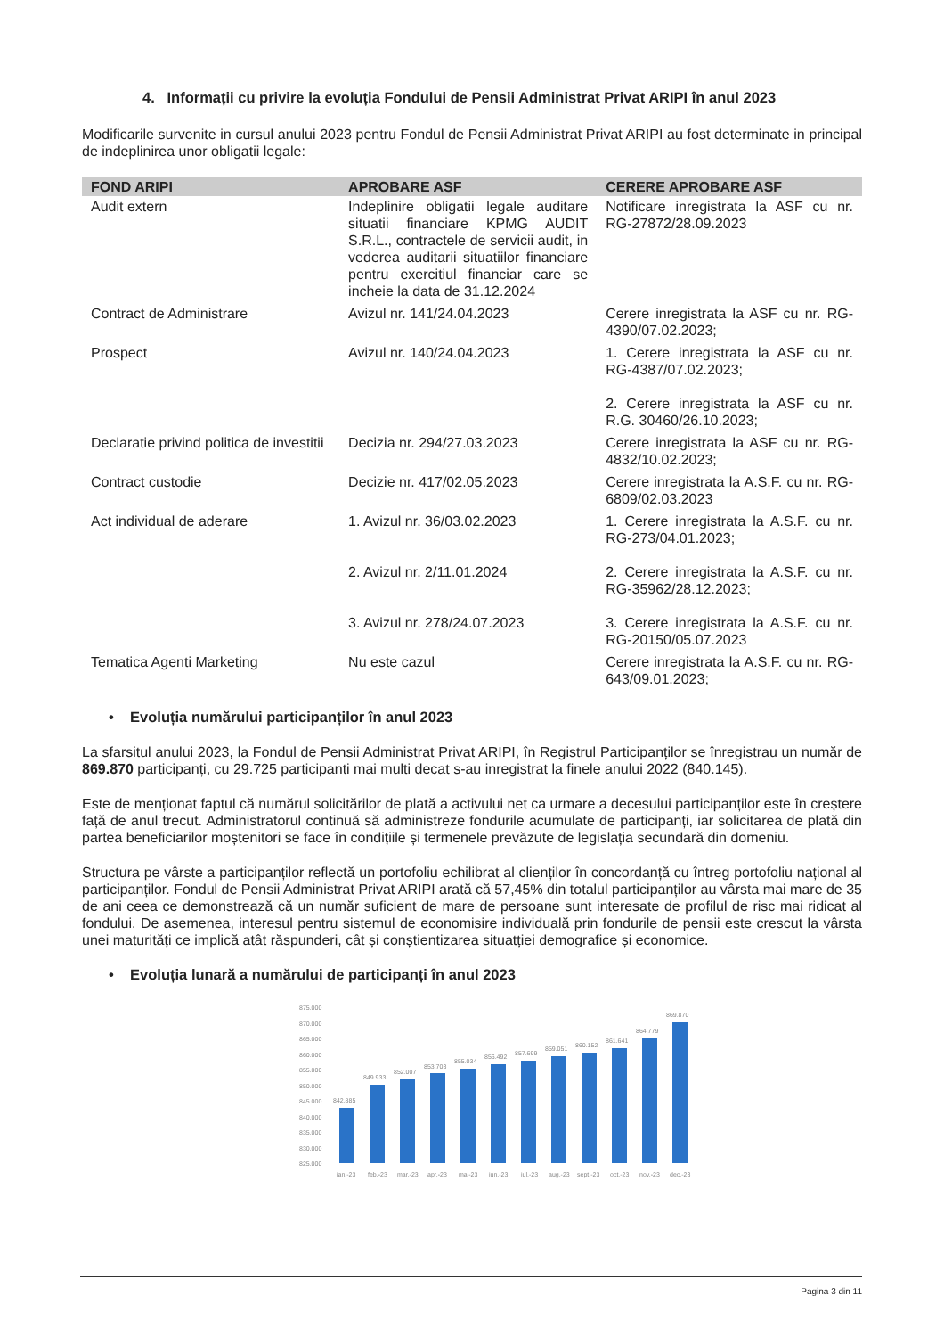4. Informații cu privire la evoluția Fondului de Pensii Administrat Privat ARIPI în anul 2023
Modificarile survenite in cursul anului 2023 pentru Fondul de Pensii Administrat Privat ARIPI au fost determinate in principal de indeplinirea unor obligatii legale:
| FOND ARIPI | APROBARE ASF | CERERE APROBARE ASF |
| --- | --- | --- |
| Audit extern | Indeplinire obligatii legale auditare situatii financiare KPMG AUDIT S.R.L., contractele de servicii audit, in vederea auditarii situatiilor financiare pentru exercitiul financiar care se incheie la data de 31.12.2024 | Notificare inregistrata la ASF cu nr. RG-27872/28.09.2023 |
| Contract de Administrare | Avizul nr. 141/24.04.2023 | Cerere inregistrata la ASF cu nr. RG-4390/07.02.2023; |
| Prospect | Avizul nr. 140/24.04.2023 | 1. Cerere inregistrata la ASF cu nr. RG-4387/07.02.2023; 2. Cerere inregistrata la ASF cu nr. R.G. 30460/26.10.2023; |
| Declaratie privind politica de investitii | Decizia nr. 294/27.03.2023 | Cerere inregistrata la ASF cu nr. RG-4832/10.02.2023; |
| Contract custodie | Decizie nr. 417/02.05.2023 | Cerere inregistrata la A.S.F. cu nr. RG-6809/02.03.2023 |
| Act individual de aderare | 1. Avizul nr. 36/03.02.2023 2. Avizul nr. 2/11.01.2024 3. Avizul nr. 278/24.07.2023 | 1. Cerere inregistrata la A.S.F. cu nr. RG-273/04.01.2023; 2. Cerere inregistrata la A.S.F. cu nr. RG-35962/28.12.2023; 3. Cerere inregistrata la A.S.F. cu nr. RG-20150/05.07.2023 |
| Tematica Agenti Marketing | Nu este cazul | Cerere inregistrata la A.S.F. cu nr. RG-643/09.01.2023; |
• Evoluția numărului participanților în anul 2023
La sfarsitul anului 2023, la Fondul de Pensii Administrat Privat ARIPI, în Registrul Participanților se înregistrau un număr de 869.870 participanți, cu 29.725 participanti mai multi decat s-au inregistrat la finele anului 2022 (840.145).
Este de menționat faptul că numărul solicitărilor de plată a activului net ca urmare a decesului participanților este în creștere față de anul trecut. Administratorul continuă să administreze fondurile acumulate de participanți, iar solicitarea de plată din partea beneficiarilor moștenitori se face în condițiile și termenele prevăzute de legislația secundară din domeniu.
Structura pe vârste a participanților reflectă un portofoliu echilibrat al clienților în concordanță cu întreg portofoliu național al participanților. Fondul de Pensii Administrat Privat ARIPI arată că 57,45% din totalul participanților au vârsta mai mare de 35 de ani ceea ce demonstrează că un număr suficient de mare de persoane sunt interesate de profilul de risc mai ridicat al fondului. De asemenea, interesul pentru sistemul de economisire individuală prin fondurile de pensii este crescut la vârsta unei maturități ce implică atât răspunderi, cât și conștientizarea situatției demografice și economice.
• Evoluția lunară a numărului de participanți în anul 2023
875.000
870.000
865.000
860.000
855.000
850.000
845.000
840.000
835.000
830.000
825.000
842.885
849.933
852.007
853.703
855.034
856.492
857.699
859.051
860.152
861.641
864.779
869.870
ian.-23
feb.-23
mar.-23
apr.-23
mai-23
iun.-23
iul.-23
aug.-23
sept.-23
oct.-23
nov.-23
dec.-23
Pagina 3 din 11